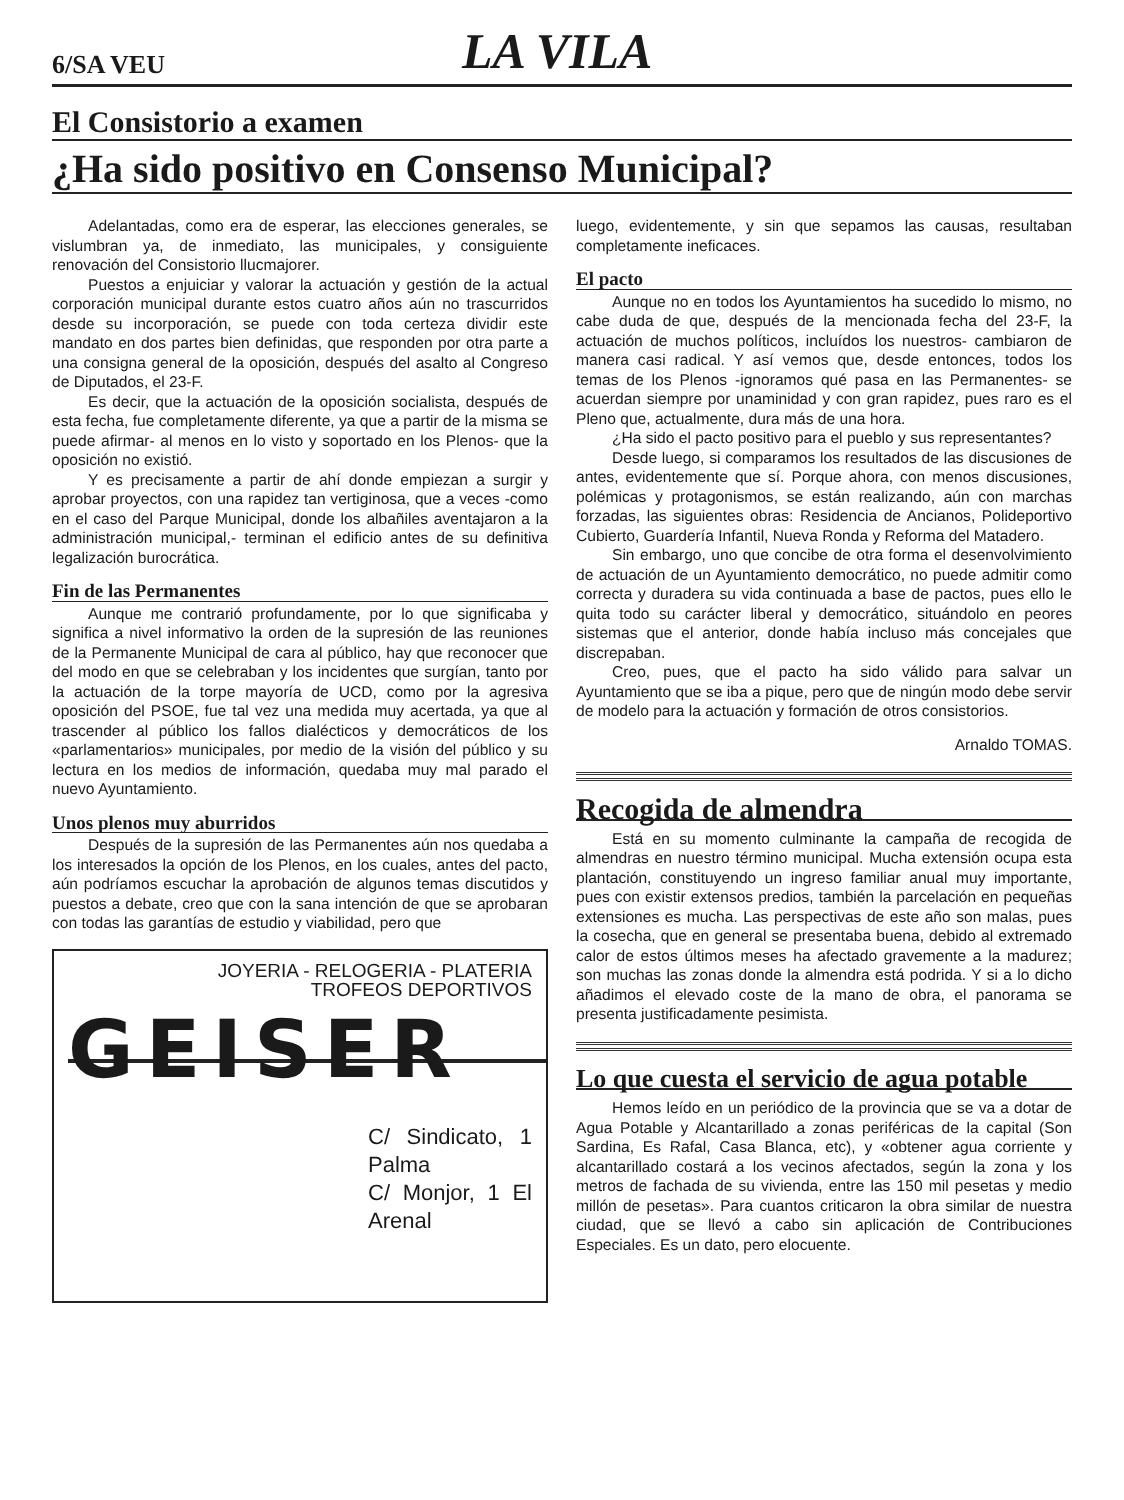6/SA VEU
LA VILA
El Consistorio a examen
¿Ha sido positivo en Consenso Municipal?
Adelantadas, como era de esperar, las elecciones generales, se vislumbran ya, de inmediato, las municipales, y consiguiente renovación del Consistorio llucmajorer.
Puestos a enjuiciar y valorar la actuación y gestión de la actual corporación municipal durante estos cuatro años aún no trascurridos desde su incorporación, se puede con toda certeza dividir este mandato en dos partes bien definidas, que responden por otra parte a una consigna general de la oposición, después del asalto al Congreso de Diputados, el 23-F.
Es decir, que la actuación de la oposición socialista, después de esta fecha, fue completamente diferente, ya que a partir de la misma se puede afirmar- al menos en lo visto y soportado en los Plenos- que la oposición no existió.
Y es precisamente a partir de ahí donde empiezan a surgir y aprobar proyectos, con una rapidez tan vertiginosa, que a veces -como en el caso del Parque Municipal, donde los albañiles aventajaron a la administración municipal,- terminan el edificio antes de su definitiva legalización burocrática.
Fin de las Permanentes
Aunque me contrarió profundamente, por lo que significaba y significa a nivel informativo la orden de la supresión de las reuniones de la Permanente Municipal de cara al público, hay que reconocer que del modo en que se celebraban y los incidentes que surgían, tanto por la actuación de la torpe mayoría de UCD, como por la agresiva oposición del PSOE, fue tal vez una medida muy acertada, ya que al trascender al público los fallos dialécticos y democráticos de los «parlamentarios» municipales, por medio de la visión del público y su lectura en los medios de información, quedaba muy mal parado el nuevo Ayuntamiento.
Unos plenos muy aburridos
Después de la supresión de las Permanentes aún nos quedaba a los interesados la opción de los Plenos, en los cuales, antes del pacto, aún podríamos escuchar la aprobación de algunos temas discutidos y puestos a debate, creo que con la sana intención de que se aprobaran con todas las garantías de estudio y viabilidad, pero que
JOYERIA - RELOGERIA - PLATERIA
TROFEOS DEPORTIVOS
GEISER
C/ Sindicato, 1 Palma
C/ Monjor, 1 El Arenal
luego, evidentemente, y sin que sepamos las causas, resultaban completamente ineficaces.
El pacto
Aunque no en todos los Ayuntamientos ha sucedido lo mismo, no cabe duda de que, después de la mencionada fecha del 23-F, la actuación de muchos políticos, incluídos los nuestros- cambiaron de manera casi radical. Y así vemos que, desde entonces, todos los temas de los Plenos -ignoramos qué pasa en las Permanentes- se acuerdan siempre por unaminidad y con gran rapidez, pues raro es el Pleno que, actualmente, dura más de una hora.
¿Ha sido el pacto positivo para el pueblo y sus representantes?
Desde luego, si comparamos los resultados de las discusiones de antes, evidentemente que sí. Porque ahora, con menos discusiones, polémicas y protagonismos, se están realizando, aún con marchas forzadas, las siguientes obras: Residencia de Ancianos, Polideportivo Cubierto, Guardería Infantil, Nueva Ronda y Reforma del Matadero.
Sin embargo, uno que concibe de otra forma el desenvolvimiento de actuación de un Ayuntamiento democrático, no puede admitir como correcta y duradera su vida continuada a base de pactos, pues ello le quita todo su carácter liberal y democrático, situándolo en peores sistemas que el anterior, donde había incluso más concejales que discrepaban.
Creo, pues, que el pacto ha sido válido para salvar un Ayuntamiento que se iba a pique, pero que de ningún modo debe servir de modelo para la actuación y formación de otros consistorios.
Arnaldo TOMAS.
Recogida de almendra
Está en su momento culminante la campaña de recogida de almendras en nuestro término municipal. Mucha extensión ocupa esta plantación, constituyendo un ingreso familiar anual muy importante, pues con existir extensos predios, también la parcelación en pequeñas extensiones es mucha. Las perspectivas de este año son malas, pues la cosecha, que en general se presentaba buena, debido al extremado calor de estos últimos meses ha afectado gravemente a la madurez; son muchas las zonas donde la almendra está podrida. Y si a lo dicho añadimos el elevado coste de la mano de obra, el panorama se presenta justificadamente pesimista.
Lo que cuesta el servicio de agua potable
Hemos leído en un periódico de la provincia que se va a dotar de Agua Potable y Alcantarillado a zonas periféricas de la capital (Son Sardina, Es Rafal, Casa Blanca, etc), y «obtener agua corriente y alcantarillado costará a los vecinos afectados, según la zona y los metros de fachada de su vivienda, entre las 150 mil pesetas y medio millón de pesetas». Para cuantos criticaron la obra similar de nuestra ciudad, que se llevó a cabo sin aplicación de Contribuciones Especiales. Es un dato, pero elocuente.